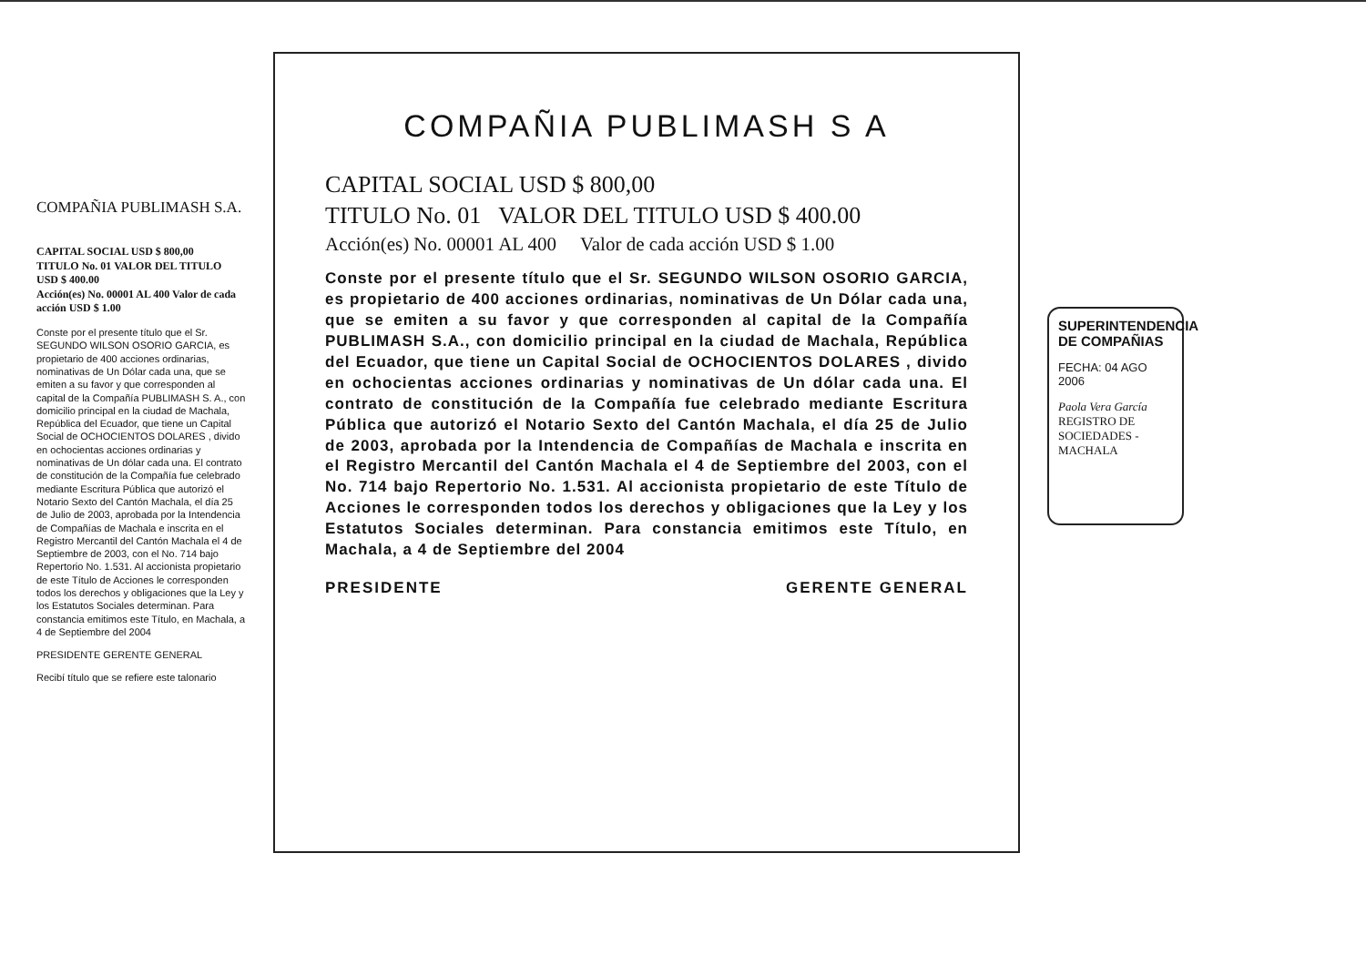COMPAÑIA PUBLIMASH S.A.
CAPITAL SOCIAL USD $ 800,00
TITULO No. 01 VALOR DEL TITULO USD $ 400.00
Acción(es) No. 00001 AL 400 Valor de cada acción USD $ 1.00
Conste por el presente título que el Sr. SEGUNDO WILSON OSORIO GARCIA, es propietario de 400 acciones ordinarias, nominativas de Un Dólar cada una, que se emiten a su favor y que corresponden al capital de la Compañía PUBLIMASH S. A., con domicilio principal en la ciudad de Machala, República del Ecuador, que tiene un Capital Social de OCHOCIENTOS DOLARES , divido en ochocientas acciones ordinarias y nominativas de Un dólar cada una. El contrato de constitución de la Compañía fue celebrado mediante Escritura Pública que autorizó el Notario Sexto del Cantón Machala, el día 25 de Julio de 2003, aprobada por la Intendencia de Compañías de Machala e inscrita en el Registro Mercantil del Cantón Machala el 4 de Septiembre de 2003, con el No. 714 bajo Repertorio No. 1.531. Al accionista propietario de este Título de Acciones le corresponden todos los derechos y obligaciones que la Ley y los Estatutos Sociales determinan. Para constancia emitimos este Título, en Machala, a 4 de Septiembre del 2004
PRESIDENTE GERENTE GENERAL
Recibí título que se refiere este talonario
COMPAÑIA PUBLIMASH S A
CAPITAL SOCIAL USD $ 800,00
TITULO No. 01 VALOR DEL TITULO USD $ 400.00
Acción(es) No. 00001 AL 400 Valor de cada acción USD $ 1.00
Conste por el presente título que el Sr. SEGUNDO WILSON OSORIO GARCIA, es propietario de 400 acciones ordinarias, nominativas de Un Dólar cada una, que se emiten a su favor y que corresponden al capital de la Compañía PUBLIMASH S.A., con domicilio principal en la ciudad de Machala, República del Ecuador, que tiene un Capital Social de OCHOCIENTOS DOLARES , divido en ochocientas acciones ordinarias y nominativas de Un dólar cada una. El contrato de constitución de la Compañía fue celebrado mediante Escritura Pública que autorizó el Notario Sexto del Cantón Machala, el día 25 de Julio de 2003, aprobada por la Intendencia de Compañías de Machala e inscrita en el Registro Mercantil del Cantón Machala el 4 de Septiembre del 2003, con el No. 714 bajo Repertorio No. 1.531. Al accionista propietario de este Título de Acciones le corresponden todos los derechos y obligaciones que la Ley y los Estatutos Sociales determinan. Para constancia emitimos este Título, en Machala, a 4 de Septiembre del 2004
PRESIDENTE GERENTE GENERAL
SUPERINTENDENCIA DE COMPAÑIAS
FECHA: 04 AGO 2006
Paola Vera García
REGISTRO DE SOCIEDADES - MACHALA